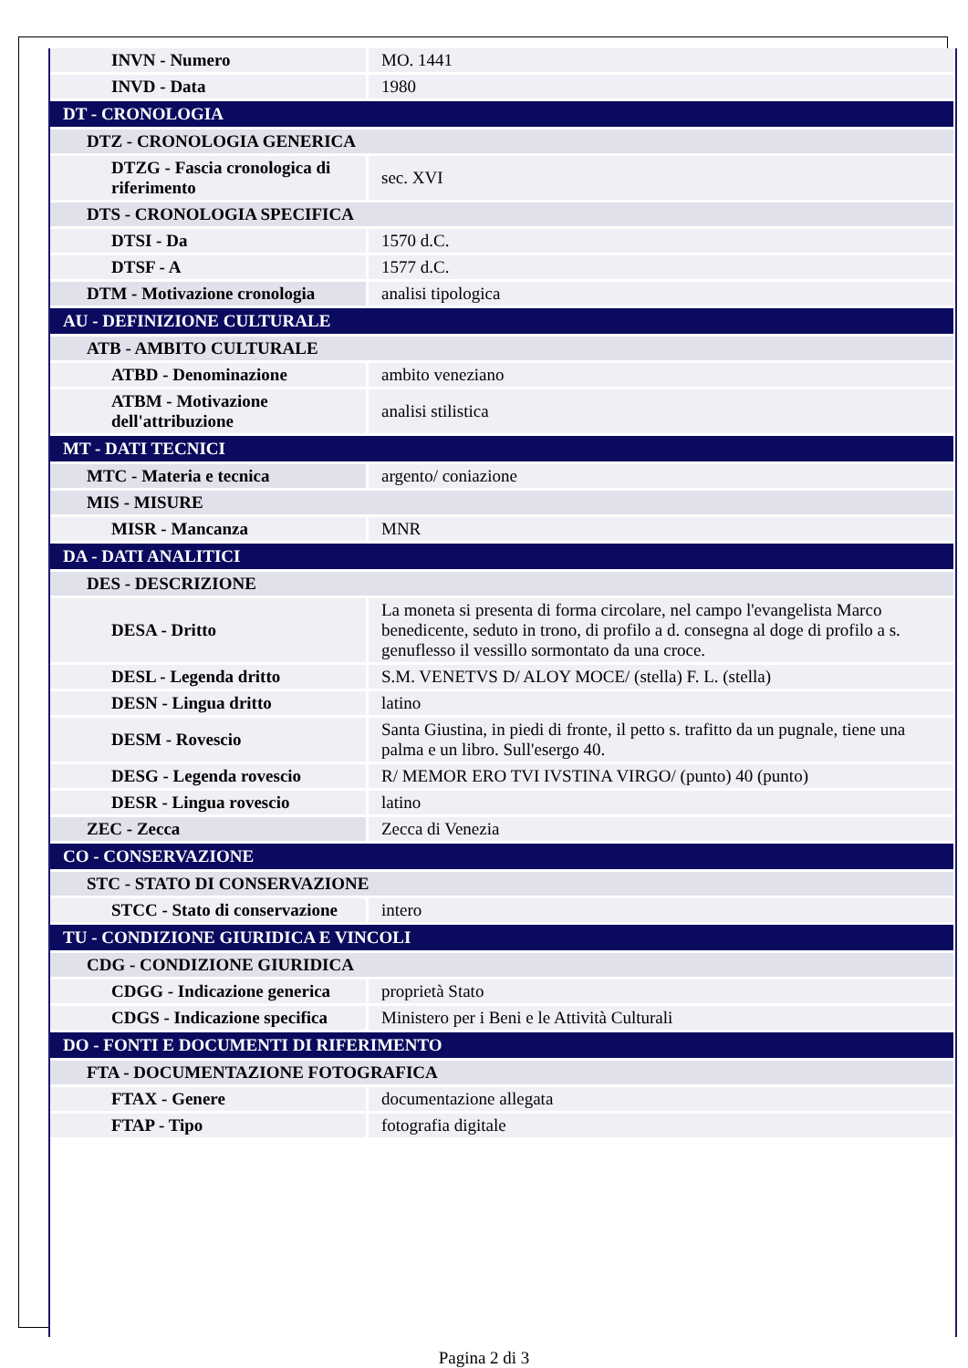| INVN - Numero | MO. 1441 |
| INVD - Data | 1980 |
| DT - CRONOLOGIA | |
| DTZ - CRONOLOGIA GENERICA | |
| DTZG - Fascia cronologica di riferimento | sec. XVI |
| DTS - CRONOLOGIA SPECIFICA | |
| DTSI - Da | 1570 d.C. |
| DTSF - A | 1577 d.C. |
| DTM - Motivazione cronologia | analisi tipologica |
| AU - DEFINIZIONE CULTURALE | |
| ATB - AMBITO CULTURALE | |
| ATBD - Denominazione | ambito veneziano |
| ATBM - Motivazione dell'attribuzione | analisi stilistica |
| MT - DATI TECNICI | |
| MTC - Materia e tecnica | argento/ coniazione |
| MIS - MISURE | |
| MISR - Mancanza | MNR |
| DA - DATI ANALITICI | |
| DES - DESCRIZIONE | |
| DESA - Dritto | La moneta si presenta di forma circolare, nel campo l'evangelista Marco benedicente, seduto in trono, di profilo a d. consegna al doge di profilo a s. genuflesso il vessillo sormontato da una croce. |
| DESL - Legenda dritto | S.M. VENETVS D/ ALOY MOCE/ (stella) F. L. (stella) |
| DESN - Lingua dritto | latino |
| DESM - Rovescio | Santa Giustina, in piedi di fronte, il petto s. trafitto da un pugnale, tiene una palma e un libro. Sull'esergo 40. |
| DESG - Legenda rovescio | R/ MEMOR ERO TVI IVSTINA VIRGO/ (punto) 40 (punto) |
| DESR - Lingua rovescio | latino |
| ZEC - Zecca | Zecca di Venezia |
| CO - CONSERVAZIONE | |
| STC - STATO DI CONSERVAZIONE | |
| STCC - Stato di conservazione | intero |
| TU - CONDIZIONE GIURIDICA E VINCOLI | |
| CDG - CONDIZIONE GIURIDICA | |
| CDGG - Indicazione generica | proprietà Stato |
| CDGS - Indicazione specifica | Ministero per i Beni e le Attività Culturali |
| DO - FONTI E DOCUMENTI DI RIFERIMENTO | |
| FTA - DOCUMENTAZIONE FOTOGRAFICA | |
| FTAX - Genere | documentazione allegata |
| FTAP - Tipo | fotografia digitale |
Pagina 2 di 3